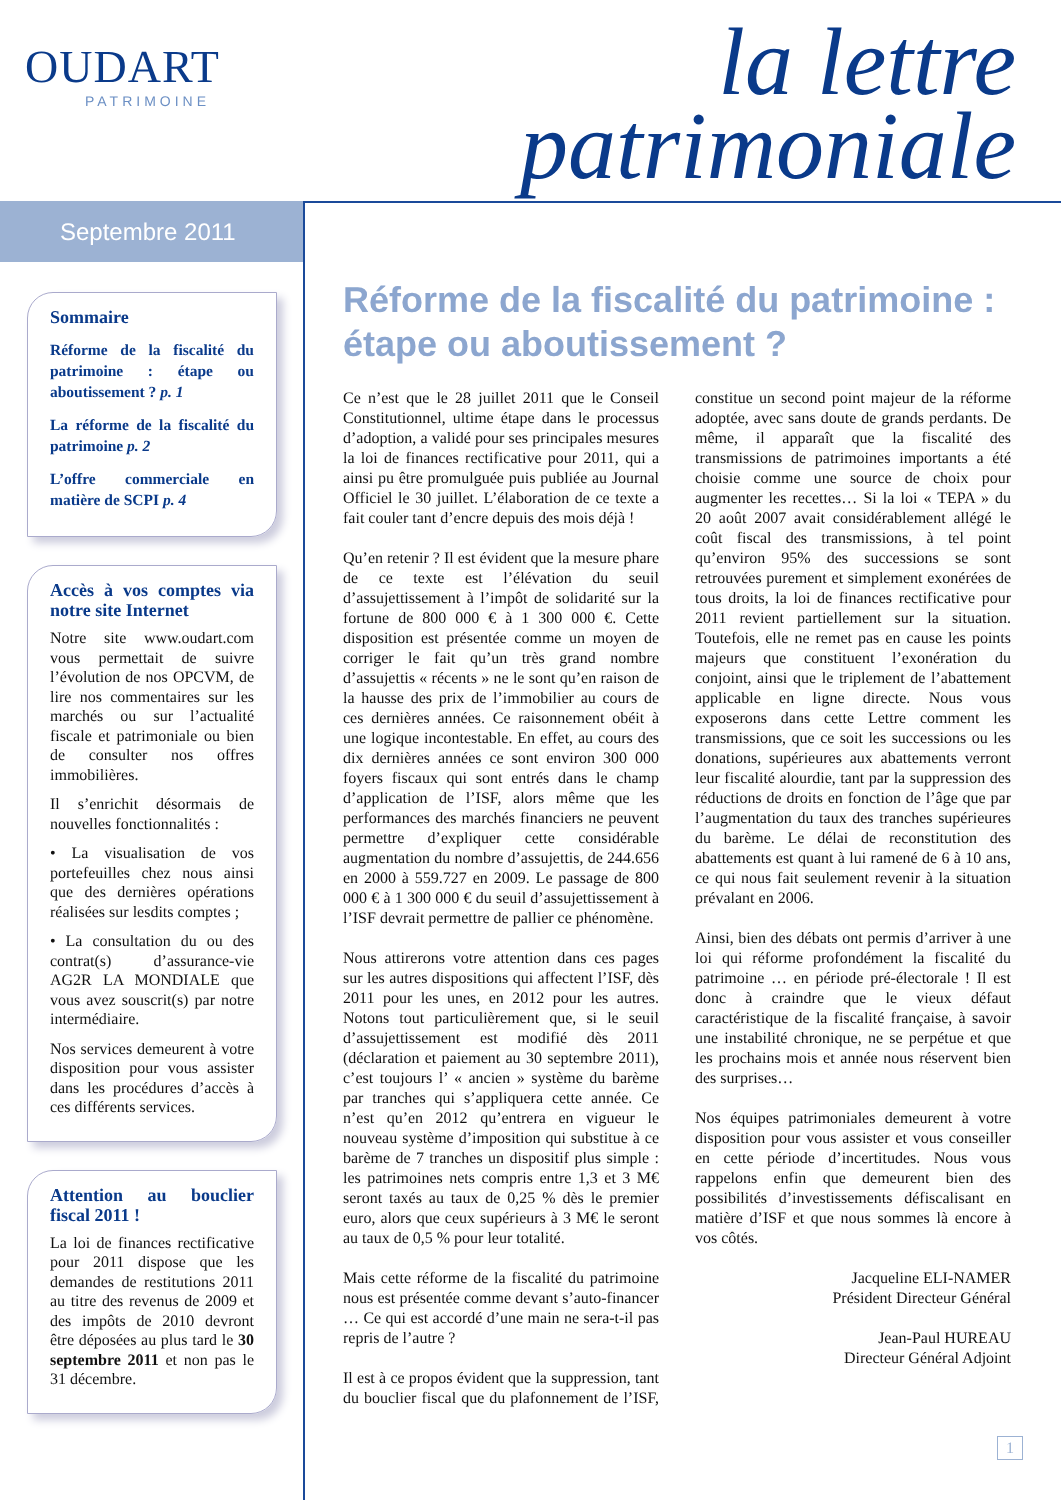OUDART
PATRIMOINE
la lettre
patrimoniale
Septembre 2011
Sommaire
Réforme de la fiscalité du patrimoine : étape ou aboutissement ? p. 1
La réforme de la fiscalité du patrimoine p. 2
L’offre commerciale en matière de SCPI p. 4
Accès à vos comptes via notre site Internet
Notre site www.oudart.com vous permettait de suivre l’évolution de nos OPCVM, de lire nos commentaires sur les marchés ou sur l’actualité fiscale et patrimoniale ou bien de consulter nos offres immobilières.
Il s’enrichit désormais de nouvelles fonctionnalités :
• La visualisation de vos portefeuilles chez nous ainsi que des dernières opérations réalisées sur lesdits comptes ;
• La consultation du ou des contrat(s) d’assurance-vie AG2R LA MONDIALE que vous avez souscrit(s) par notre intermédiaire.
Nos services demeurent à votre disposition pour vous assister dans les procédures d’accès à ces différents services.
Attention au bouclier fiscal 2011 !
La loi de finances rectificative pour 2011 dispose que les demandes de restitutions 2011 au titre des revenus de 2009 et des impôts de 2010 devront être déposées au plus tard le 30 septembre 2011 et non pas le 31 décembre.
Réforme de la fiscalité du patrimoine : étape ou aboutissement ?
Ce n’est que le 28 juillet 2011 que le Conseil Constitutionnel, ultime étape dans le processus d’adoption, a validé pour ses principales mesures la loi de finances rectificative pour 2011, qui a ainsi pu être promulguée puis publiée au Journal Officiel le 30 juillet. L’élaboration de ce texte a fait couler tant d’encre depuis des mois déjà !
Qu’en retenir ? Il est évident que la mesure phare de ce texte est l’élévation du seuil d’assujettissement à l’impôt de solidarité sur la fortune de 800 000 € à 1 300 000 €. Cette disposition est présentée comme un moyen de corriger le fait qu’un très grand nombre d’assujettis « récents » ne le sont qu’en raison de la hausse des prix de l’immobilier au cours de ces dernières années. Ce raisonnement obéit à une logique incontestable. En effet, au cours des dix dernières années ce sont environ 300 000 foyers fiscaux qui sont entrés dans le champ d’application de l’ISF, alors même que les performances des marchés financiers ne peuvent permettre d’expliquer cette considérable augmentation du nombre d’assujettis, de 244.656 en 2000 à 559.727 en 2009. Le passage de 800 000 € à 1 300 000 € du seuil d’assujettissement à l’ISF devrait permettre de pallier ce phénomène.
Nous attirerons votre attention dans ces pages sur les autres dispositions qui affectent l’ISF, dès 2011 pour les unes, en 2012 pour les autres. Notons tout particulièrement que, si le seuil d’assujettissement est modifié dès 2011 (déclaration et paiement au 30 septembre 2011), c’est toujours l’ « ancien » système du barème par tranches qui s’appliquera cette année. Ce n’est qu’en 2012 qu’entrera en vigueur le nouveau système d’imposition qui substitue à ce barème de 7 tranches un dispositif plus simple : les patrimoines nets compris entre 1,3 et 3 M€ seront taxés au taux de 0,25 % dès le premier euro, alors que ceux supérieurs à 3 M€ le seront au taux de 0,5 % pour leur totalité.
Mais cette réforme de la fiscalité du patrimoine nous est présentée comme devant s’auto-financer … Ce qui est accordé d’une main ne sera-t-il pas repris de l’autre ?
Il est à ce propos évident que la suppression, tant du bouclier fiscal que du plafonnement de l’ISF, constitue un second point majeur de la réforme adoptée, avec sans doute de grands perdants. De même, il apparaît que la fiscalité des transmissions de patrimoines importants a été choisie comme une source de choix pour augmenter les recettes… Si la loi « TEPA » du 20 août 2007 avait considérablement allégé le coût fiscal des transmissions, à tel point qu’environ 95% des successions se sont retrouvées purement et simplement exonérées de tous droits, la loi de finances rectificative pour 2011 revient partiellement sur la situation. Toutefois, elle ne remet pas en cause les points majeurs que constituent l’exonération du conjoint, ainsi que le triplement de l’abattement applicable en ligne directe. Nous vous exposerons dans cette Lettre comment les transmissions, que ce soit les successions ou les donations, supérieures aux abattements verront leur fiscalité alourdie, tant par la suppression des réductions de droits en fonction de l’âge que par l’augmentation du taux des tranches supérieures du barème. Le délai de reconstitution des abattements est quant à lui ramené de 6 à 10 ans, ce qui nous fait seulement revenir à la situation prévalant en 2006.
Ainsi, bien des débats ont permis d’arriver à une loi qui réforme profondément la fiscalité du patrimoine … en période pré-électorale ! Il est donc à craindre que le vieux défaut caractéristique de la fiscalité française, à savoir une instabilité chronique, ne se perpétue et que les prochains mois et année nous réservent bien des surprises…
Nos équipes patrimoniales demeurent à votre disposition pour vous assister et vous conseiller en cette période d’incertitudes. Nous vous rappelons enfin que demeurent bien des possibilités d’investissements défiscalisant en matière d’ISF et que nous sommes là encore à vos côtés.
Jacqueline ELI-NAMER
Président Directeur Général
Jean-Paul HUREAU
Directeur Général Adjoint
1